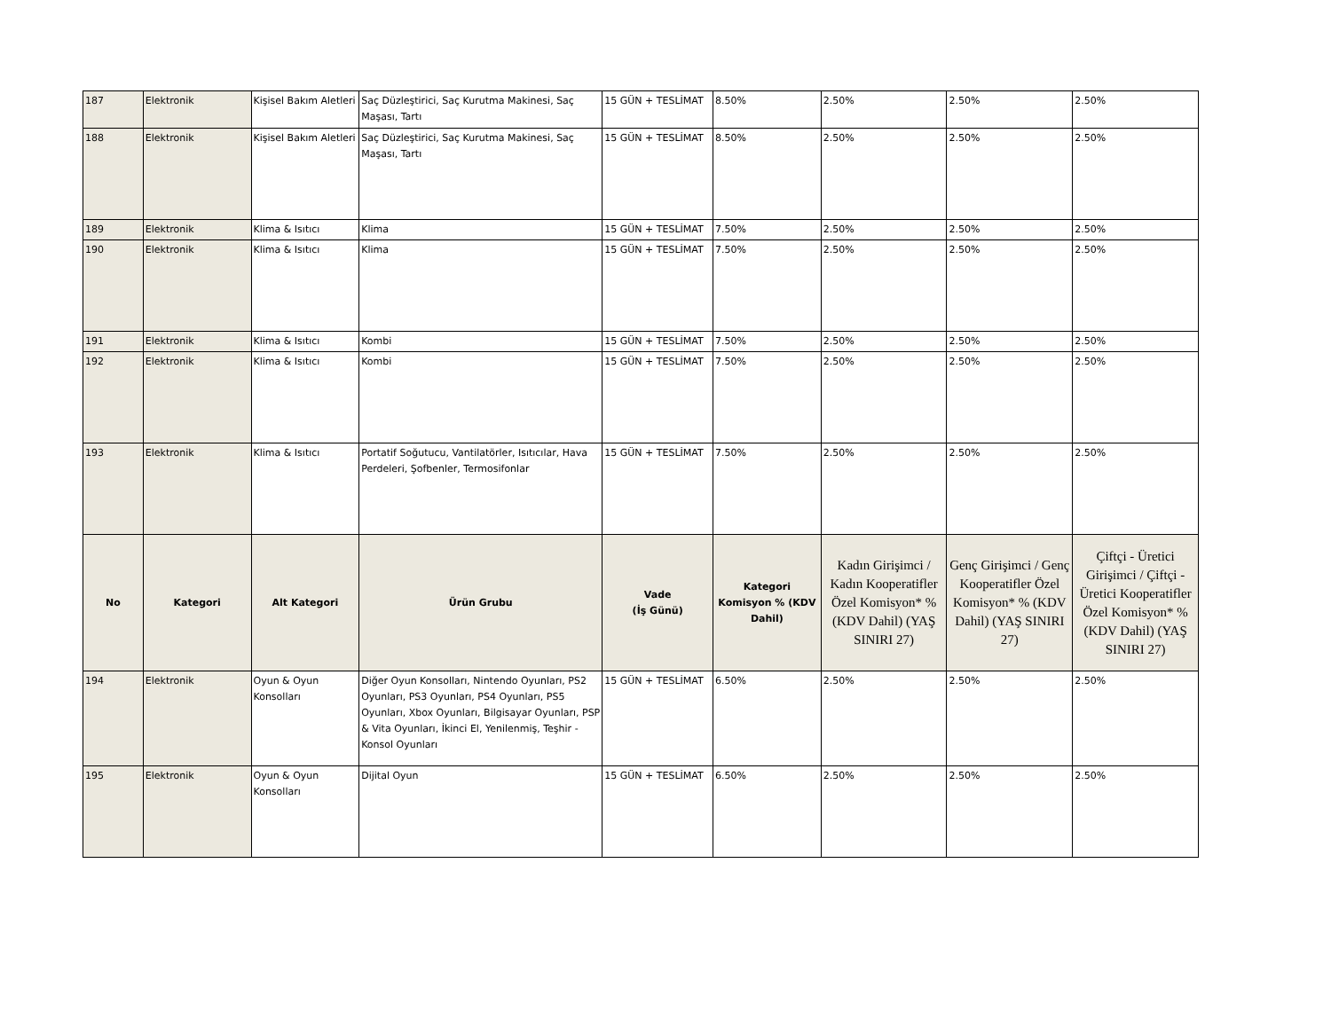| 187 | Elektronik | Kişisel Bakım Aletleri | Saç Düzleştirici, Saç Kurutma Makinesi, Saç Maşası, Tartı | 15 GÜN + TESLİMAT | 8.50% | 2.50% | 2.50% | 2.50% |
| 188 | Elektronik | Kişisel Bakım Aletleri | Saç Düzleştirici, Saç Kurutma Makinesi, Saç Maşası, Tartı | 15 GÜN + TESLİMAT | 8.50% | 2.50% | 2.50% | 2.50% |
| 189 | Elektronik | Klima & Isıtıcı | Klima | 15 GÜN + TESLİMAT | 7.50% | 2.50% | 2.50% | 2.50% |
| 190 | Elektronik | Klima & Isıtıcı | Klima | 15 GÜN + TESLİMAT | 7.50% | 2.50% | 2.50% | 2.50% |
| 191 | Elektronik | Klima & Isıtıcı | Kombi | 15 GÜN + TESLİMAT | 7.50% | 2.50% | 2.50% | 2.50% |
| 192 | Elektronik | Klima & Isıtıcı | Kombi | 15 GÜN + TESLİMAT | 7.50% | 2.50% | 2.50% | 2.50% |
| 193 | Elektronik | Klima & Isıtıcı | Portatif Soğutucu, Vantilatörler, Isıtıcılar, Hava Perdeleri, Şofbenler, Termosifonlar | 15 GÜN + TESLİMAT | 7.50% | 2.50% | 2.50% | 2.50% |
| No | Kategori | Alt Kategori | Ürün Grubu | Vade (İş Günü) | Kategori Komisyon % (KDV Dahil) | Kadın Girişimci / Kadın Kooperatifler Özel Komisyon* % (KDV Dahil) (YAŞ SINIRI 27) | Genç Girişimci / Genç Kooperatifler Özel Komisyon* % (KDV Dahil) (YAŞ SINIRI 27) | Çiftçi - Üretici Girişimci / Çiftçi - Üretici Kooperatifler Özel Komisyon* % (KDV Dahil) (YAŞ SINIRI 27) |
| 194 | Elektronik | Oyun & Oyun Konsolları | Diğer Oyun Konsolları, Nintendo Oyunları, PS2 Oyunları, PS3 Oyunları, PS4 Oyunları, PS5 Oyunları, Xbox Oyunları, Bilgisayar Oyunları, PSP & Vita Oyunları, İkinci El, Yenilenmiş, Teşhir - Konsol Oyunları | 15 GÜN + TESLİMAT | 6.50% | 2.50% | 2.50% | 2.50% |
| 195 | Elektronik | Oyun & Oyun Konsolları | Dijital Oyun | 15 GÜN + TESLİMAT | 6.50% | 2.50% | 2.50% | 2.50% |